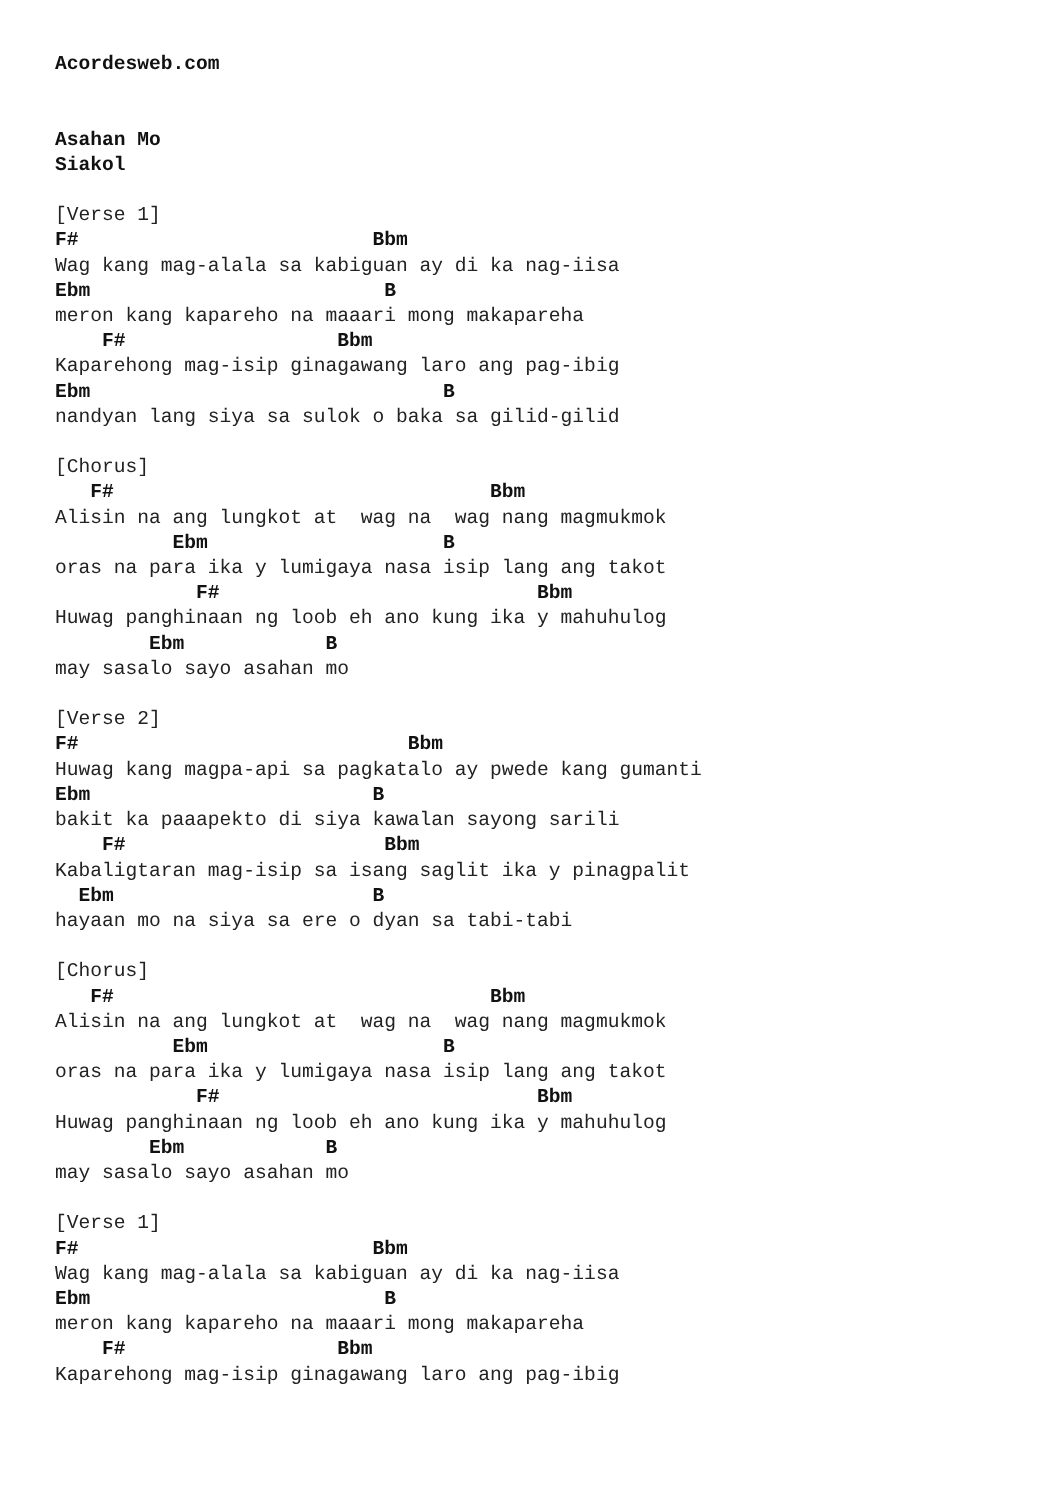Acordesweb.com


Asahan Mo
Siakol

[Verse 1]
F#                         Bbm
Wag kang mag-alala sa kabiguan ay di ka nag-iisa
Ebm                         B
meron kang kapareho na maaari mong makapareha
    F#                  Bbm
Kaparehong mag-isip ginagawang laro ang pag-ibig
Ebm                              B
nandyan lang siya sa sulok o baka sa gilid-gilid

[Chorus]
   F#                                Bbm
Alisin na ang lungkot at  wag na  wag nang magmukmok
          Ebm                    B
oras na para ika y lumigaya nasa isip lang ang takot
            F#                           Bbm
Huwag panghinaan ng loob eh ano kung ika y mahuhulog
        Ebm            B
may sasalo sayo asahan mo

[Verse 2]
F#                            Bbm
Huwag kang magpa-api sa pagkatalo ay pwede kang gumanti
Ebm                        B
bakit ka paaapekto di siya kawalan sayong sarili
    F#                      Bbm
Kabaligtaran mag-isip sa isang saglit ika y pinagpalit
  Ebm                      B
hayaan mo na siya sa ere o dyan sa tabi-tabi

[Chorus]
   F#                                Bbm
Alisin na ang lungkot at  wag na  wag nang magmukmok
          Ebm                    B
oras na para ika y lumigaya nasa isip lang ang takot
            F#                           Bbm
Huwag panghinaan ng loob eh ano kung ika y mahuhulog
        Ebm            B
may sasalo sayo asahan mo

[Verse 1]
F#                         Bbm
Wag kang mag-alala sa kabiguan ay di ka nag-iisa
Ebm                         B
meron kang kapareho na maaari mong makapareha
    F#                  Bbm
Kaparehong mag-isip ginagawang laro ang pag-ibig